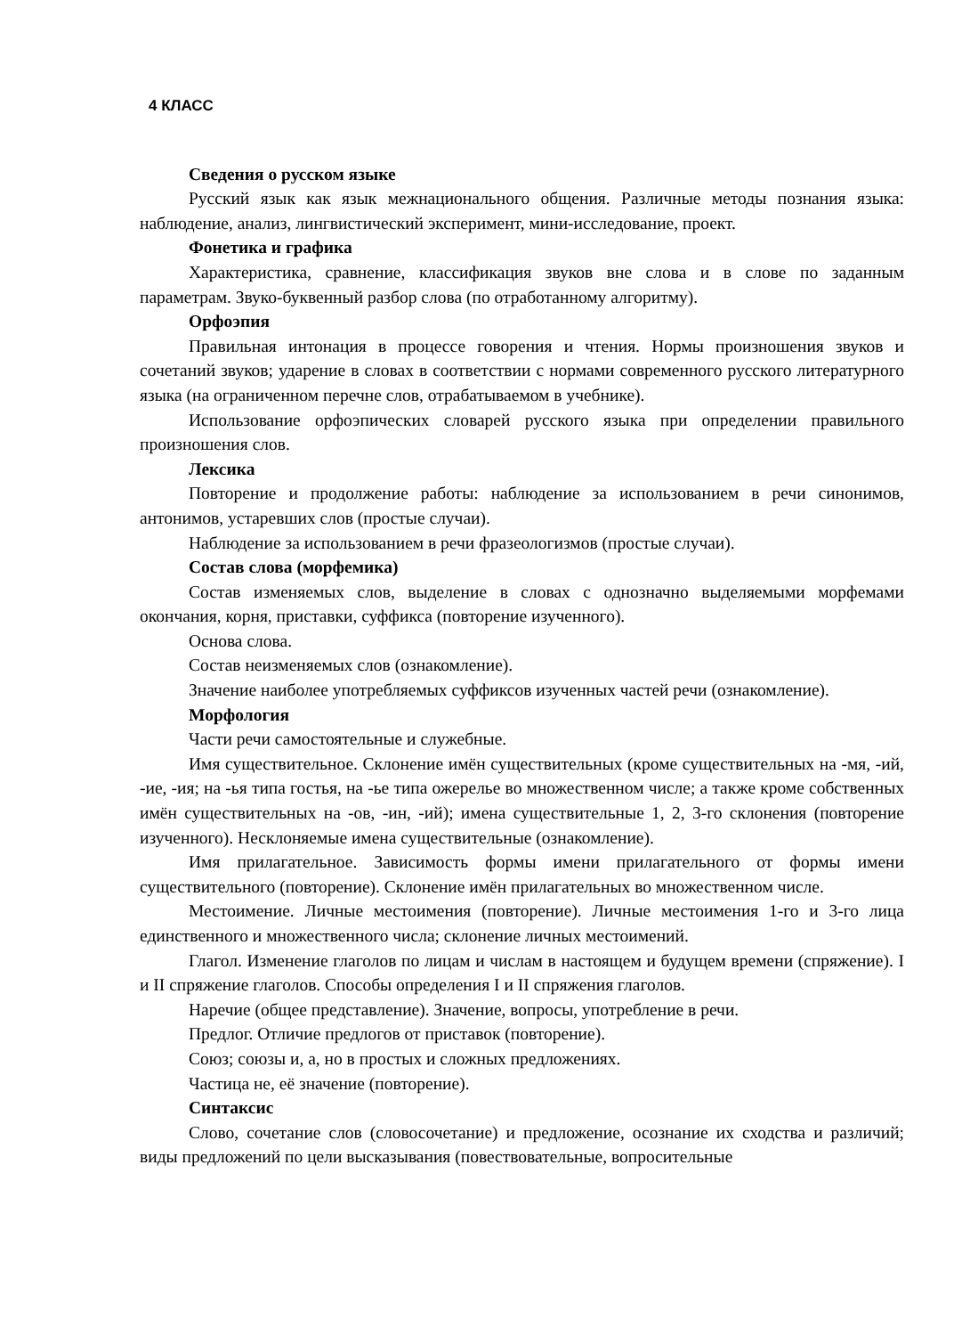4 КЛАСС
Сведения о русском языке
Русский язык как язык межнационального общения. Различные методы познания языка: наблюдение, анализ, лингвистический эксперимент, мини-исследование, проект.
Фонетика и графика
Характеристика, сравнение, классификация звуков вне слова и в слове по заданным параметрам. Звуко-буквенный разбор слова (по отработанному алгоритму).
Орфоэпия
Правильная интонация в процессе говорения и чтения. Нормы произношения звуков и сочетаний звуков; ударение в словах в соответствии с нормами современного русского литературного языка (на ограниченном перечне слов, отрабатываемом в учебнике).
Использование орфоэпических словарей русского языка при определении правильного произношения слов.
Лексика
Повторение и продолжение работы: наблюдение за использованием в речи синонимов, антонимов, устаревших слов (простые случаи).
Наблюдение за использованием в речи фразеологизмов (простые случаи).
Состав слова (морфемика)
Состав изменяемых слов, выделение в словах с однозначно выделяемыми морфемами окончания, корня, приставки, суффикса (повторение изученного).
Основа слова.
Состав неизменяемых слов (ознакомление).
Значение наиболее употребляемых суффиксов изученных частей речи (ознакомление).
Морфология
Части речи самостоятельные и служебные.
Имя существительное. Склонение имён существительных (кроме существительных на -мя, -ий, -ие, -ия; на -ья типа гостья, на -ье типа ожерелье во множественном числе; а также кроме собственных имён существительных на -ов, -ин, -ий); имена существительные 1, 2, 3-го склонения (повторение изученного). Несклоняемые имена существительные (ознакомление).
Имя прилагательное. Зависимость формы имени прилагательного от формы имени существительного (повторение). Склонение имён прилагательных во множественном числе.
Местоимение. Личные местоимения (повторение). Личные местоимения 1-го и 3-го лица единственного и множественного числа; склонение личных местоимений.
Глагол. Изменение глаголов по лицам и числам в настоящем и будущем времени (спряжение). I и II спряжение глаголов. Способы определения I и II спряжения глаголов.
Наречие (общее представление). Значение, вопросы, употребление в речи.
Предлог. Отличие предлогов от приставок (повторение).
Союз; союзы и, а, но в простых и сложных предложениях.
Частица не, её значение (повторение).
Синтаксис
Слово, сочетание слов (словосочетание) и предложение, осознание их сходства и различий; виды предложений по цели высказывания (повествовательные, вопросительные